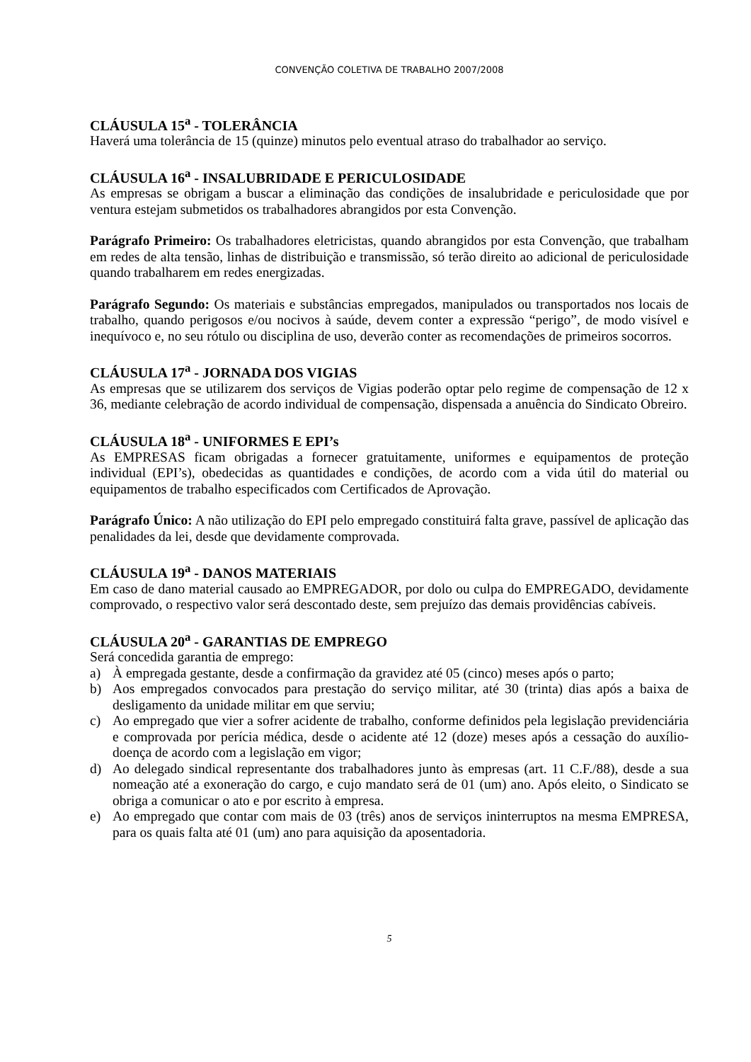CONVENÇÃO COLETIVA DE TRABALHO 2007/2008
CLÁUSULA 15<sup>a</sup> - TOLERÂNCIA
Haverá uma tolerância de 15 (quinze) minutos pelo eventual atraso do trabalhador ao serviço.
CLÁUSULA 16<sup>a</sup> - INSALUBRIDADE E PERICULOSIDADE
As empresas se obrigam a buscar a eliminação das condições de insalubridade e periculosidade que por ventura estejam submetidos os trabalhadores abrangidos por esta Convenção.
Parágrafo Primeiro: Os trabalhadores eletricistas, quando abrangidos por esta Convenção, que trabalham em redes de alta tensão, linhas de distribuição e transmissão, só terão direito ao adicional de periculosidade quando trabalharem em redes energizadas.
Parágrafo Segundo: Os materiais e substâncias empregados, manipulados ou transportados nos locais de trabalho, quando perigosos e/ou nocivos à saúde, devem conter a expressão “perigo”, de modo visível e inequívoco e, no seu rótulo ou disciplina de uso, deverão conter as recomendações de primeiros socorros.
CLÁUSULA 17<sup>a</sup> - JORNADA DOS VIGIAS
As empresas que se utilizarem dos serviços de Vigias poderão optar pelo regime de compensação de 12 x 36, mediante celebração de acordo individual de compensação, dispensada a anuência do Sindicato Obreiro.
CLÁUSULA 18<sup>a</sup> - UNIFORMES E EPI’s
As EMPRESAS ficam obrigadas a fornecer gratuitamente, uniformes e equipamentos de proteção individual (EPI’s), obedecidas as quantidades e condições, de acordo com a vida útil do material ou equipamentos de trabalho especificados com Certificados de Aprovação.
Parágrafo Único: A não utilização do EPI pelo empregado constituirá falta grave, passível de aplicação das penalidades da lei, desde que devidamente comprovada.
CLÁUSULA 19<sup>a</sup> - DANOS MATERIAIS
Em caso de dano material causado ao EMPREGADOR, por dolo ou culpa do EMPREGADO, devidamente comprovado, o respectivo valor será descontado deste, sem prejuízo das demais providências cabíveis.
CLÁUSULA 20<sup>a</sup> - GARANTIAS DE EMPREGO
Será concedida garantia de emprego:
a) À empregada gestante, desde a confirmação da gravidez até 05 (cinco) meses após o parto;
b) Aos empregados convocados para prestação do serviço militar, até 30 (trinta) dias após a baixa de desligamento da unidade militar em que serviu;
c) Ao empregado que vier a sofrer acidente de trabalho, conforme definidos pela legislação previdenciária e comprovada por perícia médica, desde o acidente até 12 (doze) meses após a cessação do auxílio-doença de acordo com a legislação em vigor;
d) Ao delegado sindical representante dos trabalhadores junto às empresas (art. 11 C.F./88), desde a sua nomeação até a exoneração do cargo, e cujo mandato será de 01 (um) ano. Após eleito, o Sindicato se obriga a comunicar o ato e por escrito à empresa.
e) Ao empregado que contar com mais de 03 (três) anos de serviços ininterruptos na mesma EMPRESA, para os quais falta até 01 (um) ano para aquisição da aposentadoria.
5